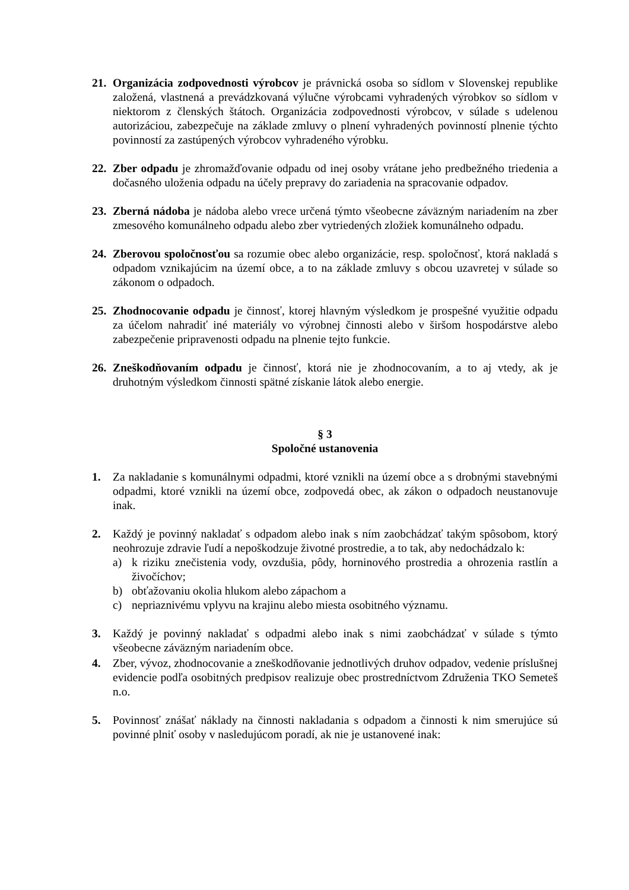21.
Organizácia zodpovednosti výrobcov je právnická osoba so sídlom v Slovenskej republike založená, vlastnená a prevádzkovaná výlučne výrobcami vyhradených výrobkov so sídlom v niektorom z členských štátoch. Organizácia zodpovednosti výrobcov, v súlade s udelenou autorizáciou, zabezpečuje na základe zmluvy o plnení vyhradených povinností plnenie týchto povinností za zastúpených výrobcov vyhradeného výrobku.
22.
Zber odpadu je zhromažďovanie odpadu od inej osoby vrátane jeho predbežného triedenia a dočasného uloženia odpadu na účely prepravy do zariadenia na spracovanie odpadov.
23.
Zberná nádoba je nádoba alebo vrece určená týmto všeobecne záväzným nariadením na zber zmesového komunálneho odpadu alebo zber vytriedených zložiek komunálneho odpadu.
24.
Zberovou spoločnosťou sa rozumie obec alebo organizácie, resp. spoločnosť, ktorá nakladá s odpadom vznikajúcim na území obce, a to na základe zmluvy s obcou uzavretej v súlade so zákonom o odpadoch.
25.
Zhodnocovanie odpadu je činnosť, ktorej hlavným výsledkom je prospešné využitie odpadu za účelom nahradiť iné materiály vo výrobnej činnosti alebo v širšom hospodárstve alebo zabezpečenie pripravenosti odpadu na plnenie tejto funkcie.
26.
Zneškodňovaním odpadu je činnosť, ktorá nie je zhodnocovaním, a to aj vtedy, ak je druhotným výsledkom činnosti spätné získanie látok alebo energie.
§ 3
Spoločné ustanovenia
1. Za nakladanie s komunálnymi odpadmi, ktoré vznikli na území obce a s drobnými stavebnými odpadmi, ktoré vznikli na území obce, zodpovedá obec, ak zákon o odpadoch neustanovuje inak.
2. Každý je povinný nakladať s odpadom alebo inak s ním zaobchádzať takým spôsobom, ktorý neohrozuje zdravie ľudí a nepoškodzuje životné prostredie, a to tak, aby nedochádzalo k:
a) k riziku znečistenia vody, ovzdušia, pôdy, horninového prostredia a ohrozenia rastlín a živočíchov;
b) obťažovaniu okolia hlukom alebo zápachom a
c) nepriaznivému vplyvu na krajinu alebo miesta osobitného významu.
3. Každý je povinný nakladať s odpadmi alebo inak s nimi zaobchádzať v súlade s týmto všeobecne záväzným nariadením obce.
4. Zber, vývoz, zhodnocovanie a zneškodňovanie jednotlivých druhov odpadov, vedenie príslušnej evidencie podľa osobitných predpisov realizuje obec prostredníctvom Združenia TKO Semeteš n.o.
5. Povinnosť znášať náklady na činnosti nakladania s odpadom a činnosti k nim smerujúce sú povinné plniť osoby v nasledujúcom poradí, ak nie je ustanovené inak: